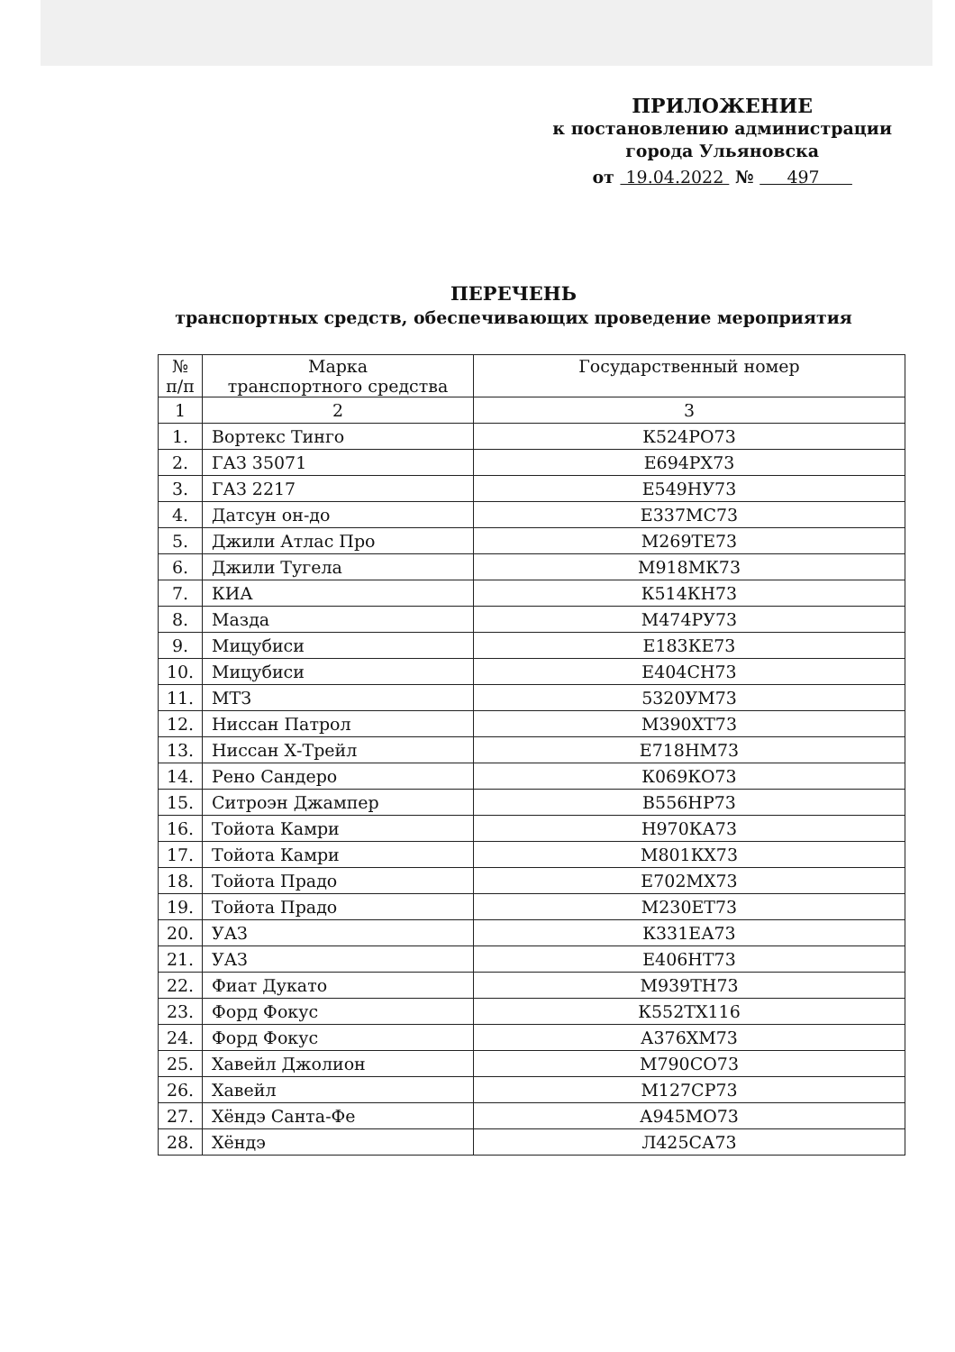ПРИЛОЖЕНИЕ
к постановлению администрации
города Ульяновска
от 19.04.2022 № 497
ПЕРЕЧЕНЬ
транспортных средств, обеспечивающих проведение мероприятия
| № п/п | Марка транспортного средства | Государственный номер |
| --- | --- | --- |
| 1 | 2 | 3 |
| 1. | Вортекс Тинго | К524РО73 |
| 2. | ГАЗ 35071 | Е694РХ73 |
| 3. | ГАЗ 2217 | Е549НУ73 |
| 4. | Датсун он-до | Е337МС73 |
| 5. | Джили Атлас Про | М269ТЕ73 |
| 6. | Джили Тугела | М918МК73 |
| 7. | КИА | К514КН73 |
| 8. | Мазда | М474РУ73 |
| 9. | Мицубиси | Е183КЕ73 |
| 10. | Мицубиси | Е404СН73 |
| 11. | МТЗ | 5320УМ73 |
| 12. | Ниссан Патрол | М390ХТ73 |
| 13. | Ниссан Х-Трейл | Е718НМ73 |
| 14. | Рено Сандеро | К069КО73 |
| 15. | Ситроэн Джампер | В556НР73 |
| 16. | Тойота Камри | Н970КА73 |
| 17. | Тойота Камри | М801КХ73 |
| 18. | Тойота Прадо | Е702МХ73 |
| 19. | Тойота Прадо | М230ЕТ73 |
| 20. | УАЗ | К331ЕА73 |
| 21. | УАЗ | Е406НТ73 |
| 22. | Фиат Дукато | М939ТН73 |
| 23. | Форд Фокус | К552ТХ116 |
| 24. | Форд Фокус | А376ХМ73 |
| 25. | Хавейл Джолион | М790СО73 |
| 26. | Хавейл | М127СР73 |
| 27. | Хёндэ Санта-Фе | А945МО73 |
| 28. | Хёндэ | Л425СА73 |